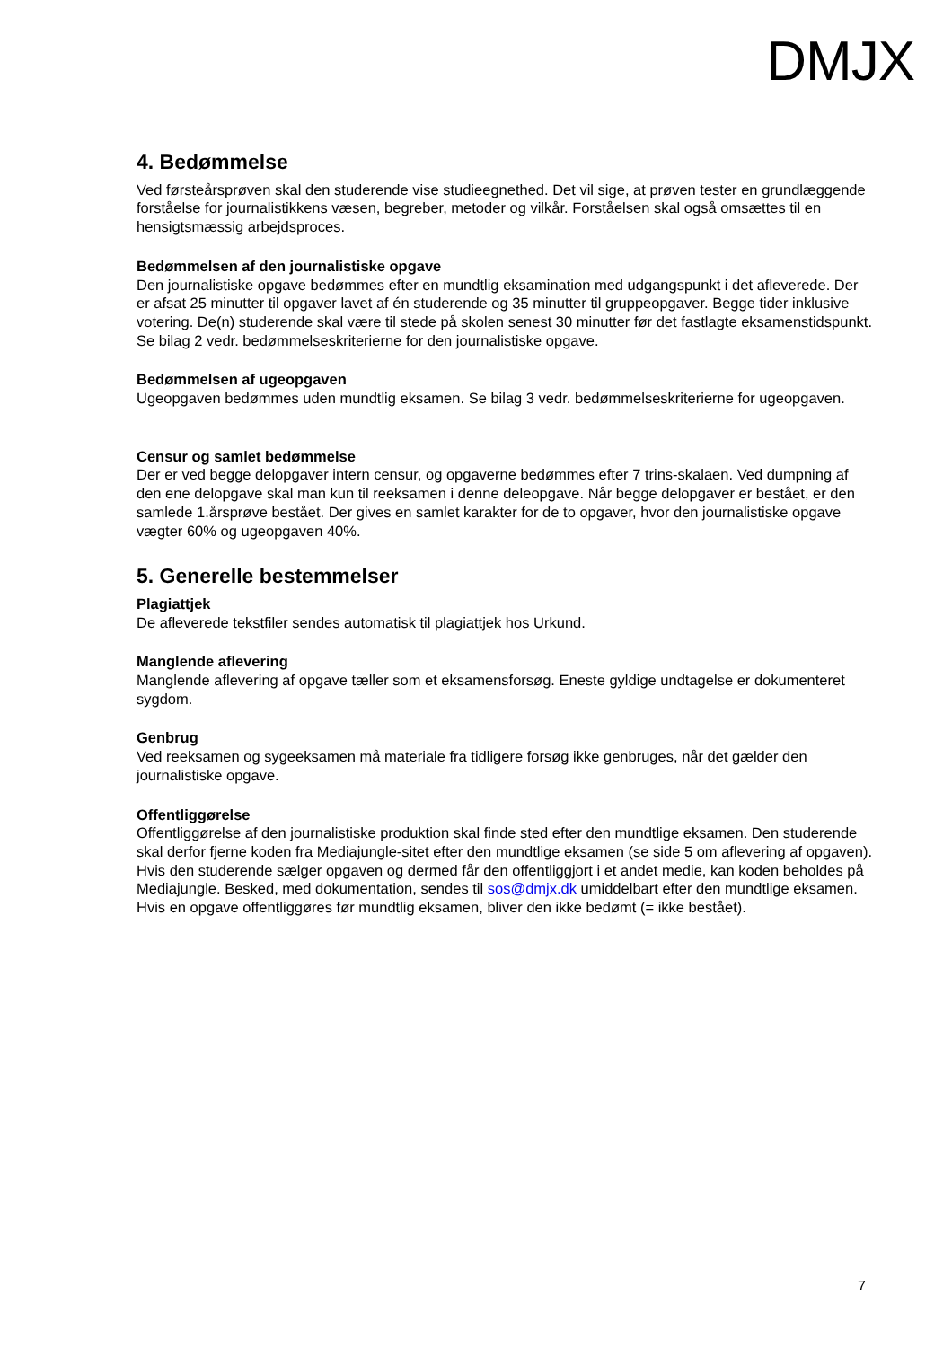DMJX
4. Bedømmelse
Ved førsteårsprøven skal den studerende vise studieegnethed. Det vil sige, at prøven tester en grundlæggende forståelse for journalistikkens væsen, begreber, metoder og vilkår. Forståelsen skal også omsættes til en hensigtsmæssig arbejdsproces.
Bedømmelsen af den journalistiske opgave
Den journalistiske opgave bedømmes efter en mundtlig eksamination med udgangspunkt i det afleverede. Der er afsat 25 minutter til opgaver lavet af én studerende og 35 minutter til gruppeopgaver. Begge tider inklusive votering. De(n) studerende skal være til stede på skolen senest 30 minutter før det fastlagte eksamenstidspunkt.
Se bilag 2 vedr. bedømmelseskriterierne for den journalistiske opgave.
Bedømmelsen af ugeopgaven
Ugeopgaven bedømmes uden mundtlig eksamen. Se bilag 3 vedr. bedømmelseskriterierne for ugeopgaven.
Censur og samlet bedømmelse
Der er ved begge delopgaver intern censur, og opgaverne bedømmes efter 7 trins-skalaen. Ved dumpning af den ene delopgave skal man kun til reeksamen i denne deleopgave. Når begge delopgaver er bestået, er den samlede 1.årsprøve bestået. Der gives en samlet karakter for de to opgaver, hvor den journalistiske opgave vægter 60% og ugeopgaven 40%.
5. Generelle bestemmelser
Plagiattjek
De afleverede tekstfiler sendes automatisk til plagiattjek hos Urkund.
Manglende aflevering
Manglende aflevering af opgave tæller som et eksamensforsøg. Eneste gyldige undtagelse er dokumenteret sygdom.
Genbrug
Ved reeksamen og sygeeksamen må materiale fra tidligere forsøg ikke genbruges, når det gælder den journalistiske opgave.
Offentliggørelse
Offentliggørelse af den journalistiske produktion skal finde sted efter den mundtlige eksamen. Den studerende skal derfor fjerne koden fra Mediajungle-sitet efter den mundtlige eksamen (se side 5 om aflevering af opgaven).
Hvis den studerende sælger opgaven og dermed får den offentliggjort i et andet medie, kan koden beholdes på Mediajungle. Besked, med dokumentation, sendes til sos@dmjx.dk umiddelbart efter den mundtlige eksamen.
Hvis en opgave offentliggøres før mundtlig eksamen, bliver den ikke bedømt (= ikke bestået).
7